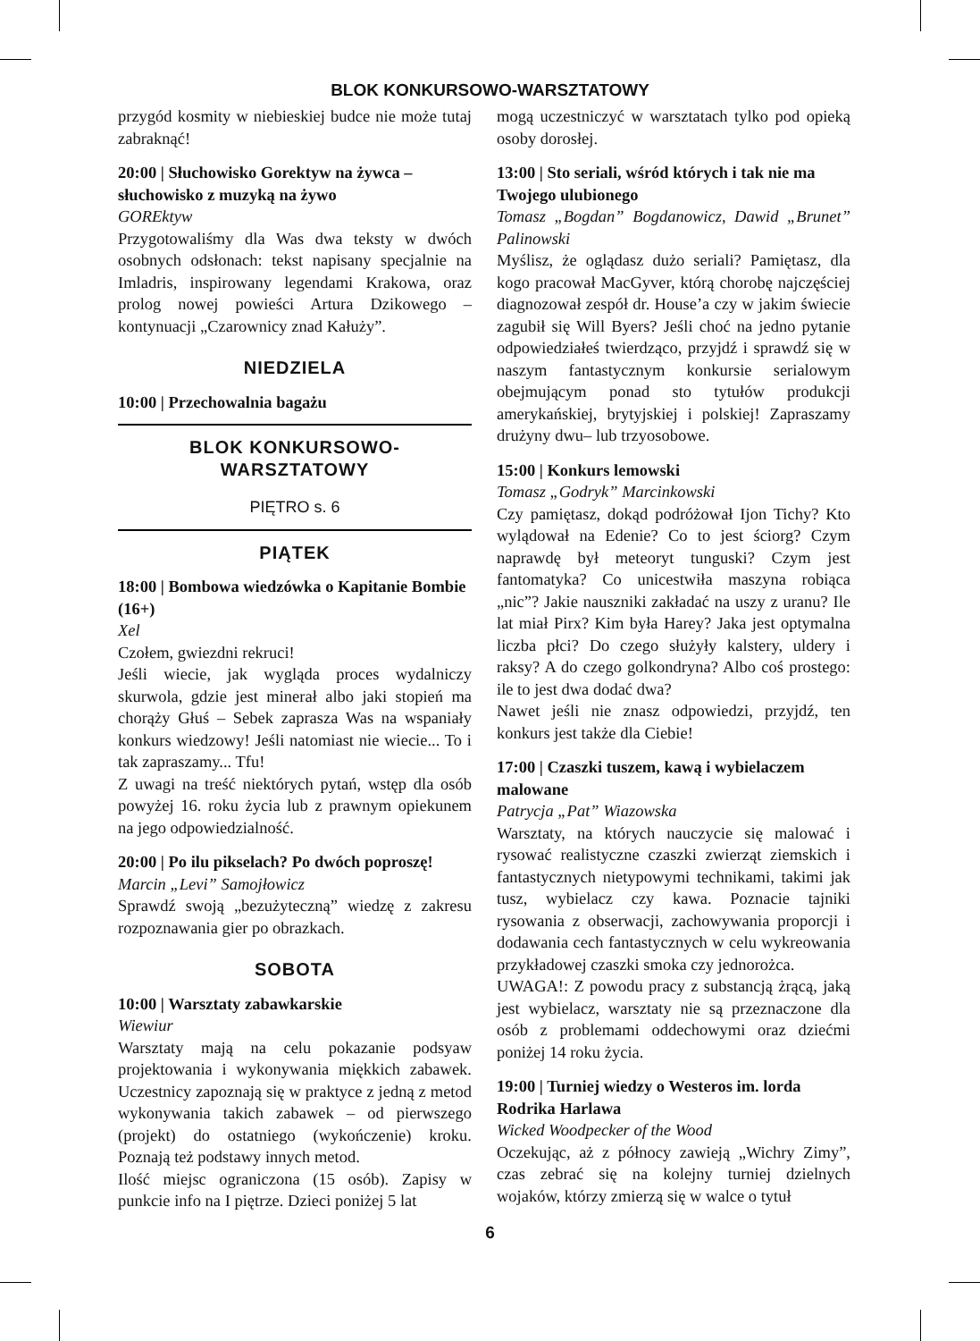BLOK KONKURSOWO-WARSZTATOWY
przygód kosmity w niebieskiej budce nie może tutaj zabraknąć!
20:00 | Słuchowisko Gorektyw na żywca – słuchowisko z muzyką na żywo
GOREktyw
Przygotowaliśmy dla Was dwa teksty w dwóch osobnych odsłonach: tekst napisany specjalnie na Imladris, inspirowany legendami Krakowa, oraz prolog nowej powieści Artura Dzikowego – kontynuacji „Czarownicy znad Kałuży”.
NIEDZIELA
10:00 | Przechowalnia bagażu
BLOK KONKURSOWO-
WARSZTATOWY
PIĘTRO s. 6
PIĄTEK
18:00 | Bombowa wiedzówka o Kapitanie Bombie (16+)
Xel
Czołem, gwiezdni rekruci!
Jeśli wiecie, jak wygląda proces wydalniczy skurwola, gdzie jest minerał albo jaki stopień ma chorąży Głuś – Sebek zaprasza Was na wspaniały konkurs wiedzowy! Jeśli natomiast nie wiecie... To i tak zapraszamy... Tfu!
Z uwagi na treść niektórych pytań, wstęp dla osób powyżej 16. roku życia lub z prawnym opiekunem na jego odpowiedzialność.
20:00 | Po ilu pikselach? Po dwóch poproszę!
Marcin „Levi” Samojłowicz
Sprawdź swoją „bezużyteczną” wiedzę z zakresu rozpoznawania gier po obrazkach.
SOBOTA
10:00 | Warsztaty zabawkarskie
Wiewiur
Warsztaty mają na celu pokazanie podsyaw projektowania i wykonywania miękkich zabawek. Uczestnicy zapoznają się w praktyce z jedną z metod wykonywania takich zabawek – od pierwszego (projekt) do ostatniego (wykończenie) kroku. Poznają też podstawy innych metod.
Ilość miejsc ograniczona (15 osób). Zapisy w punkcie info na I piętrze. Dzieci poniżej 5 lat
mogą uczestniczyć w warsztatach tylko pod opieką osoby dorosłej.
13:00 | Sto seriali, wśród których i tak nie ma Twojego ulubionego
Tomasz „Bogdan” Bogdanowicz, Dawid „Brunet” Palinowski
Myślisz, że oglądasz dużo seriali? Pamiętasz, dla kogo pracował MacGyver, którą chorobę najczęściej diagnozował zespół dr. House’a czy w jakim świecie zagubił się Will Byers? Jeśli choć na jedno pytanie odpowiedziałeś twierdząco, przyjdź i sprawdź się w naszym fantastycznym konkursie serialowym obejmującym ponad sto tytułów produkcji amerykańskiej, brytyjskiej i polskiej! Zapraszamy drużyny dwu– lub trzyosobowe.
15:00 | Konkurs lemowski
Tomasz „Godryk” Marcinkowski
Czy pamiętasz, dokąd podróżował Ijon Tichy? Kto wylądował na Edenie? Co to jest ściorg? Czym naprawdę był meteoryt tunguski? Czym jest fantomatyka? Co unicestwiła maszyna robiąca „nic”? Jakie nauszniki zakładać na uszy z uranu? Ile lat miał Pirx? Kim była Harey? Jaka jest optymalna liczba płci? Do czego służyły kalstery, uldery i raksy? A do czego golkondryna? Albo coś prostego: ile to jest dwa dodać dwa?
Nawet jeśli nie znasz odpowiedzi, przyjdź, ten konkurs jest także dla Ciebie!
17:00 | Czaszki tuszem, kawą i wybielaczem malowane
Patrycja „Pat” Wiazowska
Warsztaty, na których nauczycie się malować i rysować realistyczne czaszki zwierząt ziemskich i fantastycznych nietypowymi technikami, takimi jak tusz, wybielacz czy kawa. Poznacie tajniki rysowania z obserwacji, zachowywania proporcji i dodawania cech fantastycznych w celu wykreowania przykładowej czaszki smoka czy jednorożca.
UWAGA!: Z powodu pracy z substancją żrącą, jaką jest wybielacz, warsztaty nie są przeznaczone dla osób z problemami oddechowymi oraz dziećmi poniżej 14 roku życia.
19:00 | Turniej wiedzy o Westeros im. lorda Rodrika Harlawa
Wicked Woodpecker of the Wood
Oczekując, aż z północy zawieją „Wichry Zimy”, czas zebrać się na kolejny turniej dzielnych wojaków, którzy zmierzą się w walce o tytuł
6